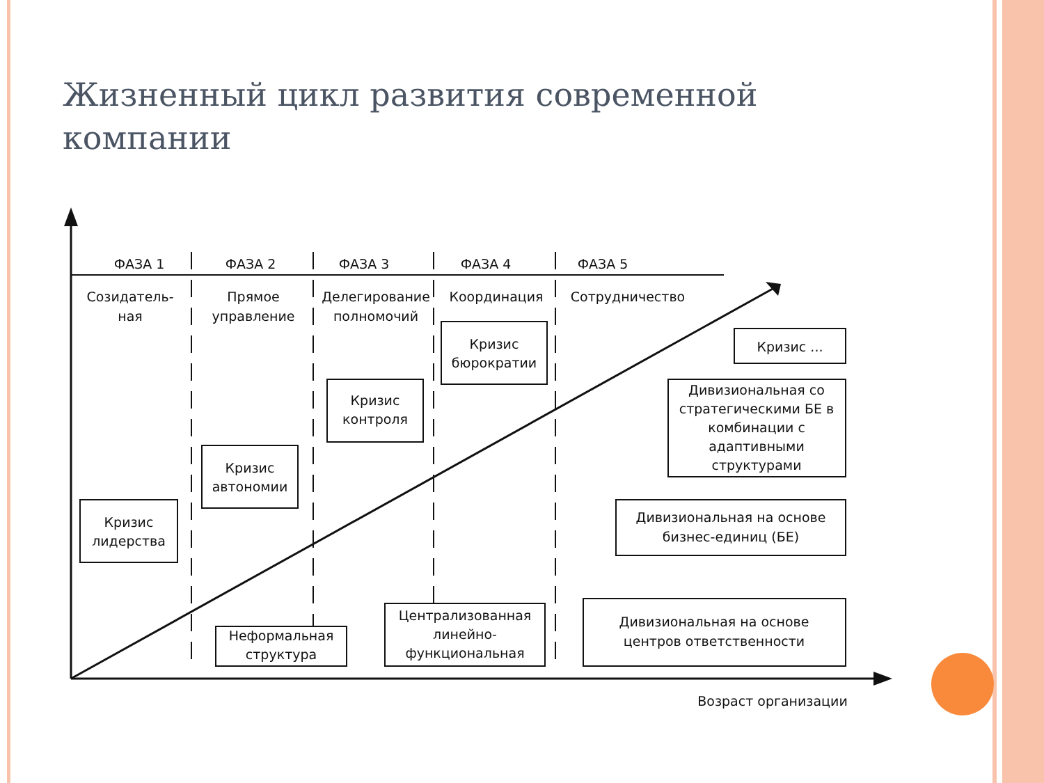Жизненный цикл развития современной компании
ФАЗА 1
ФАЗА 2
ФАЗА 3
ФАЗА 4
ФАЗА 5
Созидатель-
ная
Прямое
управление
Делегирование
полномочий
Координация
Сотрудничество
Кризис
лидерства
Кризис
автономии
Кризис
контроля
Кризис
бюрократии
Кризис ...
Дивизиональная со
стратегическими БЕ в
комбинации с
адаптивными
структурами
Дивизиональная на основе
бизнес-единиц (БЕ)
Дивизиональная на основе
центров ответственности
Централизованная
линейно-
функциональная
Неформальная
структура
Возраст организации